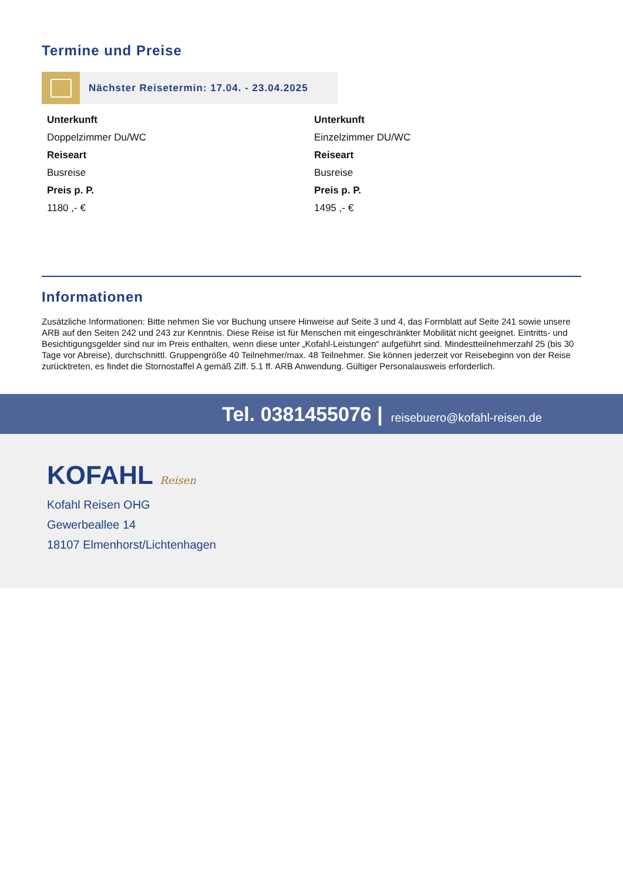Termine und Preise
Nächster Reisetermin: 17.04. - 23.04.2025
Unterkunft
Doppelzimmer Du/WC
Reiseart
Busreise
Preis p. P.
1180 ,- €
Unterkunft
Einzelzimmer DU/WC
Reiseart
Busreise
Preis p. P.
1495 ,- €
Informationen
Zusätzliche Informationen: Bitte nehmen Sie vor Buchung unsere Hinweise auf Seite 3 und 4, das Formblatt auf Seite 241 sowie unsere ARB auf den Seiten 242 und 243 zur Kenntnis. Diese Reise ist für Menschen mit eingeschränkter Mobilität nicht geeignet. Eintritts- und Besichtigungsgelder sind nur im Preis enthalten, wenn diese unter „Kofahl-Leistungen“ aufgeführt sind. Mindestteilnehmerzahl 25 (bis 30 Tage vor Abreise), durchschnittl. Gruppengröße 40 Teilnehmer/max. 48 Teilnehmer. Sie können jederzeit vor Reisebeginn von der Reise zurücktreten, es findet die Stornostaffel A gemäß Ziff. 5.1 ff. ARB Anwendung. Gültiger Personalausweis erforderlich.
Tel. 0381455076 | reisebuero@kofahl-reisen.de
KOFAHL Reisen
Kofahl Reisen OHG
Gewerbeallee 14
18107 Elmenhorst/Lichtenhagen